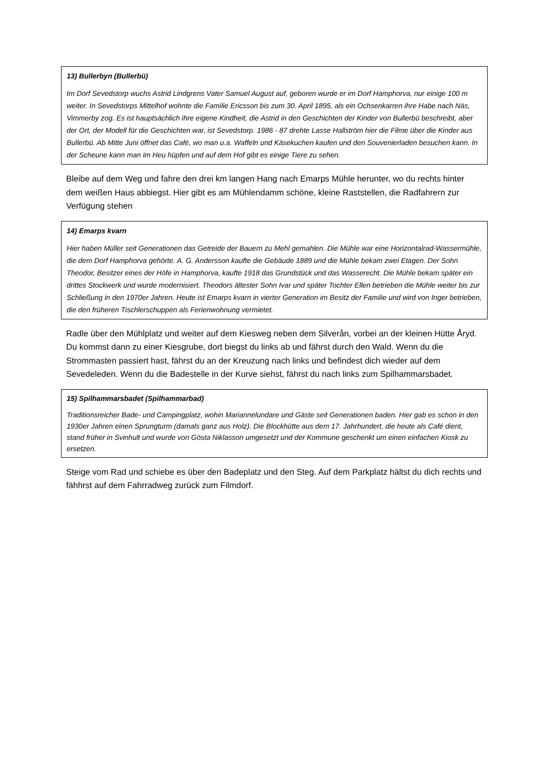13) Bullerbyn (Bullerbü)
Im Dorf Sevedstorp wuchs Astrid Lindgrens Vater Samuel August auf, geboren wurde er im Dorf Hamphorva, nur einige 100 m weiter. In Sevedstorps Mittelhof wohnte die Familie Ericsson bis zum 30. April 1895, als ein Ochsenkarren ihre Habe nach Näs, Vimmerby zog. Es ist hauptsächlich ihre eigene Kindheit, die Astrid in den Geschichten der Kinder von Bullerbü beschreibt, aber der Ort, der Modell für die Geschichten war, ist Sevedstorp. 1986 - 87 drehte Lasse Hallström hier die Filme über die Kinder aus Bullerbü. Ab Mitte Juni öffnet das Café, wo man u.a. Waffeln und Käsekuchen kaufen und den Souvenierladen besuchen kann. In der Scheune kann man im Heu hüpfen und auf dem Hof gibt es einige Tiere zu sehen.
Bleibe auf dem Weg und fahre den drei km langen Hang nach Emarps Mühle herunter, wo du rechts hinter dem weißen Haus abbiegst. Hier gibt es am Mühlendamm schöne, kleine Raststellen, die Radfahrern zur Verfügung stehen
14) Emarps kvarn
Hier haben Müller seit Generationen das Getreide der Bauern zu Mehl gemahlen. Die Mühle war eine Horizontalrad-Wassermühle, die dem Dorf Hamphorva gehörte. A. G. Andersson kaufte die Gebäude 1889 und die Mühle bekam zwei Etagen. Der Sohn Theodor, Besitzer eines der Höfe in Hamphorva, kaufte 1918 das Grundstück und das Wasserecht. Die Mühle bekam später ein drittes Stockwerk und wurde modernisiert. Theodors ältester Sohn Ivar und später Tochter Ellen betrieben die Mühle weiter bis zur Schließung in den 1970er Jahren. Heute ist Emarps kvarn in vierter Generation im Besitz der Familie und wird von Inger betrieben, die den früheren Tischlerschuppen als Ferienwohnung vermietet.
Radle über den Mühlplatz und weiter auf dem Kiesweg neben dem Silverån, vorbei an der kleinen Hütte Åryd. Du kommst dann zu einer Kiesgrube, dort biegst du links ab und fährst durch den Wald. Wenn du die Strommasten passiert hast, fährst du an der Kreuzung nach links und befindest dich wieder auf dem Sevedeleden. Wenn du die Badestelle in der Kurve siehst, fährst du nach links zum Spilhammarsbadet.
15) Spilhammarsbadet (Spilhammarbad)
Traditionsreicher Bade- und Campingplatz, wohin Mariannelundare und Gäste seit Generationen baden. Hier gab es schon in den 1930er Jahren einen Sprungturm (damals ganz aus Holz). Die Blockhütte aus dem 17. Jahrhundert, die heute als Café dient, stand früher in Svinhult und wurde von Gösta Niklasson umgesetzt und der Kommune geschenkt um einen einfachen Kiosk zu ersetzen.
Steige vom Rad und schiebe es über den Badeplatz und den Steg. Auf dem Parkplatz hältst du dich rechts und fähhrst auf dem Fahrradweg zurück zum Filmdorf.